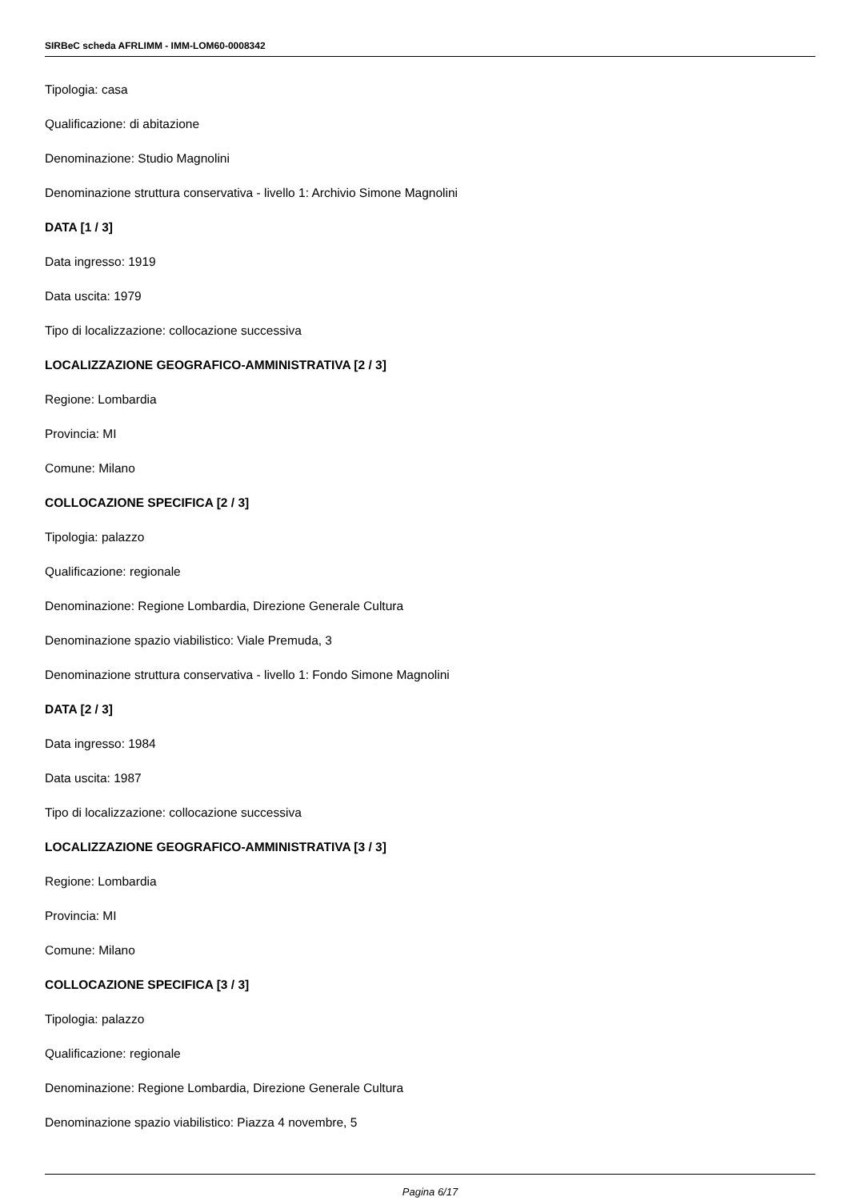SIRBeC scheda AFRLIMM - IMM-LOM60-0008342
Tipologia: casa
Qualificazione: di abitazione
Denominazione: Studio Magnolini
Denominazione struttura conservativa - livello 1: Archivio Simone Magnolini
DATA [1 / 3]
Data ingresso: 1919
Data uscita: 1979
Tipo di localizzazione: collocazione successiva
LOCALIZZAZIONE GEOGRAFICO-AMMINISTRATIVA [2 / 3]
Regione: Lombardia
Provincia: MI
Comune: Milano
COLLOCAZIONE SPECIFICA [2 / 3]
Tipologia: palazzo
Qualificazione: regionale
Denominazione: Regione Lombardia, Direzione Generale Cultura
Denominazione spazio viabilistico: Viale Premuda, 3
Denominazione struttura conservativa - livello 1: Fondo Simone Magnolini
DATA [2 / 3]
Data ingresso: 1984
Data uscita: 1987
Tipo di localizzazione: collocazione successiva
LOCALIZZAZIONE GEOGRAFICO-AMMINISTRATIVA [3 / 3]
Regione: Lombardia
Provincia: MI
Comune: Milano
COLLOCAZIONE SPECIFICA [3 / 3]
Tipologia: palazzo
Qualificazione: regionale
Denominazione: Regione Lombardia, Direzione Generale Cultura
Denominazione spazio viabilistico: Piazza 4 novembre, 5
Pagina 6/17